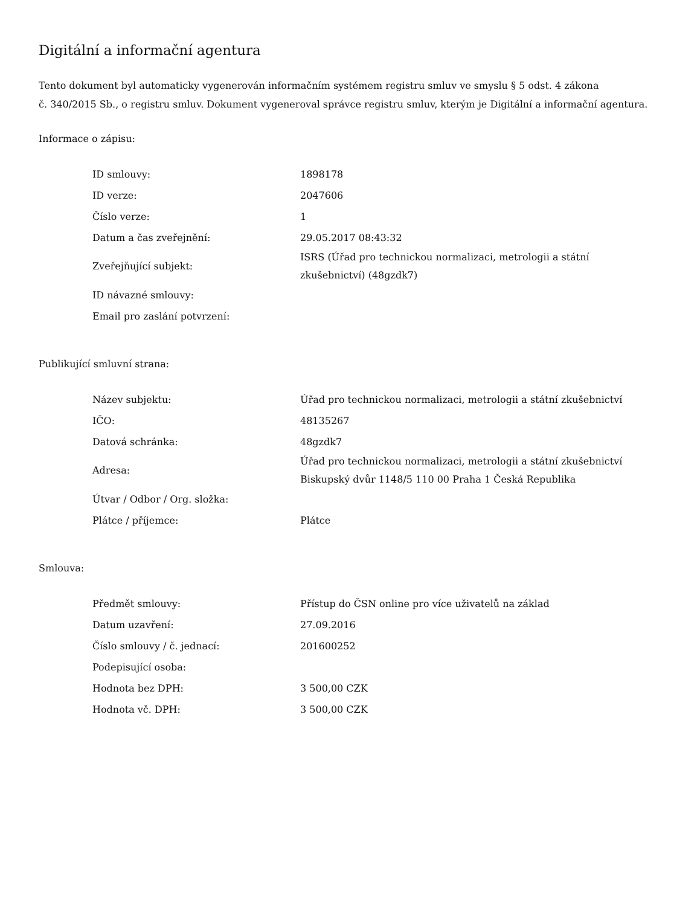Digitální a informační agentura
Tento dokument byl automaticky vygenerován informačním systémem registru smluv ve smyslu § 5 odst. 4 zákona
č. 340/2015 Sb., o registru smluv. Dokument vygeneroval správce registru smluv, kterým je Digitální a informační agentura.
Informace o zápisu:
| ID smlouvy: | 1898178 |
| ID verze: | 2047606 |
| Číslo verze: | 1 |
| Datum a čas zveřejnění: | 29.05.2017 08:43:32 |
| Zveřejňující subjekt: | ISRS (Úřad pro technickou normalizaci, metrologii a státní zkušebnictví) (48gzdk7) |
| ID návazné smlouvy: | |
| Email pro zaslání potvrzení: | |
Publikující smluvní strana:
| Název subjektu: | Úřad pro technickou normalizaci, metrologii a státní zkušebnictví |
| IČO: | 48135267 |
| Datová schránka: | 48gzdk7 |
| Adresa: | Úřad pro technickou normalizaci, metrologii a státní zkušebnictví Biskupský dvůr 1148/5 110 00 Praha 1 Česká Republika |
| Útvar / Odbor / Org. složka: | |
| Plátce / příjemce: | Plátce |
Smlouva:
| Předmět smlouvy: | Přístup do ČSN online pro více uživatelů na základ |
| Datum uzavření: | 27.09.2016 |
| Číslo smlouvy / č. jednací: | 201600252 |
| Podepisující osoba: | |
| Hodnota bez DPH: | 3 500,00 CZK |
| Hodnota vč. DPH: | 3 500,00 CZK |